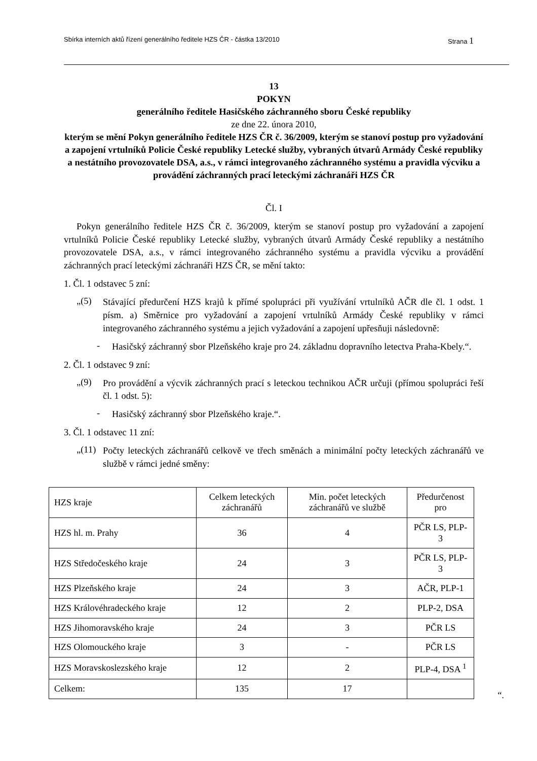Sbírka interních aktů řízení generálního ředitele HZS ČR - částka 13/2010 Strana 1
13
POKYN
generálního ředitele Hasičského záchranného sboru České republiky
ze dne 22. února 2010,
kterým se mění Pokyn generálního ředitele HZS ČR č. 36/2009, kterým se stanoví postup pro vyžadování a zapojení vrtulníků Policie České republiky Letecké služby, vybraných útvarů Armády České republiky a nestátního provozovatele DSA, a.s., v rámci integrovaného záchranného systému a pravidla výcviku a provádění záchranných prací leteckými záchranáři HZS ČR
Čl. I
Pokyn generálního ředitele HZS ČR č. 36/2009, kterým se stanoví postup pro vyžadování a zapojení vrtulníků Policie České republiky Letecké služby, vybraných útvarů Armády České republiky a nestátního provozovatele DSA, a.s., v rámci integrovaného záchranného systému a pravidla výcviku a provádění záchranných prací leteckými záchranáři HZS ČR, se mění takto:
1. Čl. 1 odstavec 5 zní:
„(5)
Stávající předurčení HZS krajů k přímé spolupráci při využívání vrtulníků AČR dle čl. 1 odst. 1 písm. a) Směrnice pro vyžadování a zapojení vrtulníků Armády České republiky v rámci integrovaného záchranného systému a jejich vyžadování a zapojení upřesňuji následovně:
-
Hasičský záchranný sbor Plzeňského kraje pro 24. základnu dopravního letectva Praha-Kbely.“.
2. Čl. 1 odstavec 9 zní:
„(9)
Pro provádění a výcvik záchranných prací s leteckou technikou AČR určuji (přímou spolupráci řeší čl. 1 odst. 5):
-
Hasičský záchranný sbor Plzeňského kraje.“.
3. Čl. 1 odstavec 11 zní:
„(11)
Počty leteckých záchranářů celkově ve třech směnách a minimální počty leteckých záchranářů ve službě v rámci jedné směny:
| HZS kraje | Celkem leteckých záchranářů | Min. počet leteckých záchranářů ve službě | Předurčenost pro |
| HZS hl. m. Prahy | 36 | 4 | PČR LS, PLP-3 |
| HZS Středočeského kraje | 24 | 3 | PČR LS, PLP-3 |
| HZS Plzeňského kraje | 24 | 3 | AČR, PLP-1 |
| HZS Královéhradeckého kraje | 12 | 2 | PLP-2, DSA |
| HZS Jihomoravského kraje | 24 | 3 | PČR LS |
| HZS Olomouckého kraje | 3 | - | PČR LS |
| HZS Moravskoslezského kraje | 12 | 2 | PLP-4, DSA <sup>1</sup> |
| Celkem: | 135 | 17 | |
“.